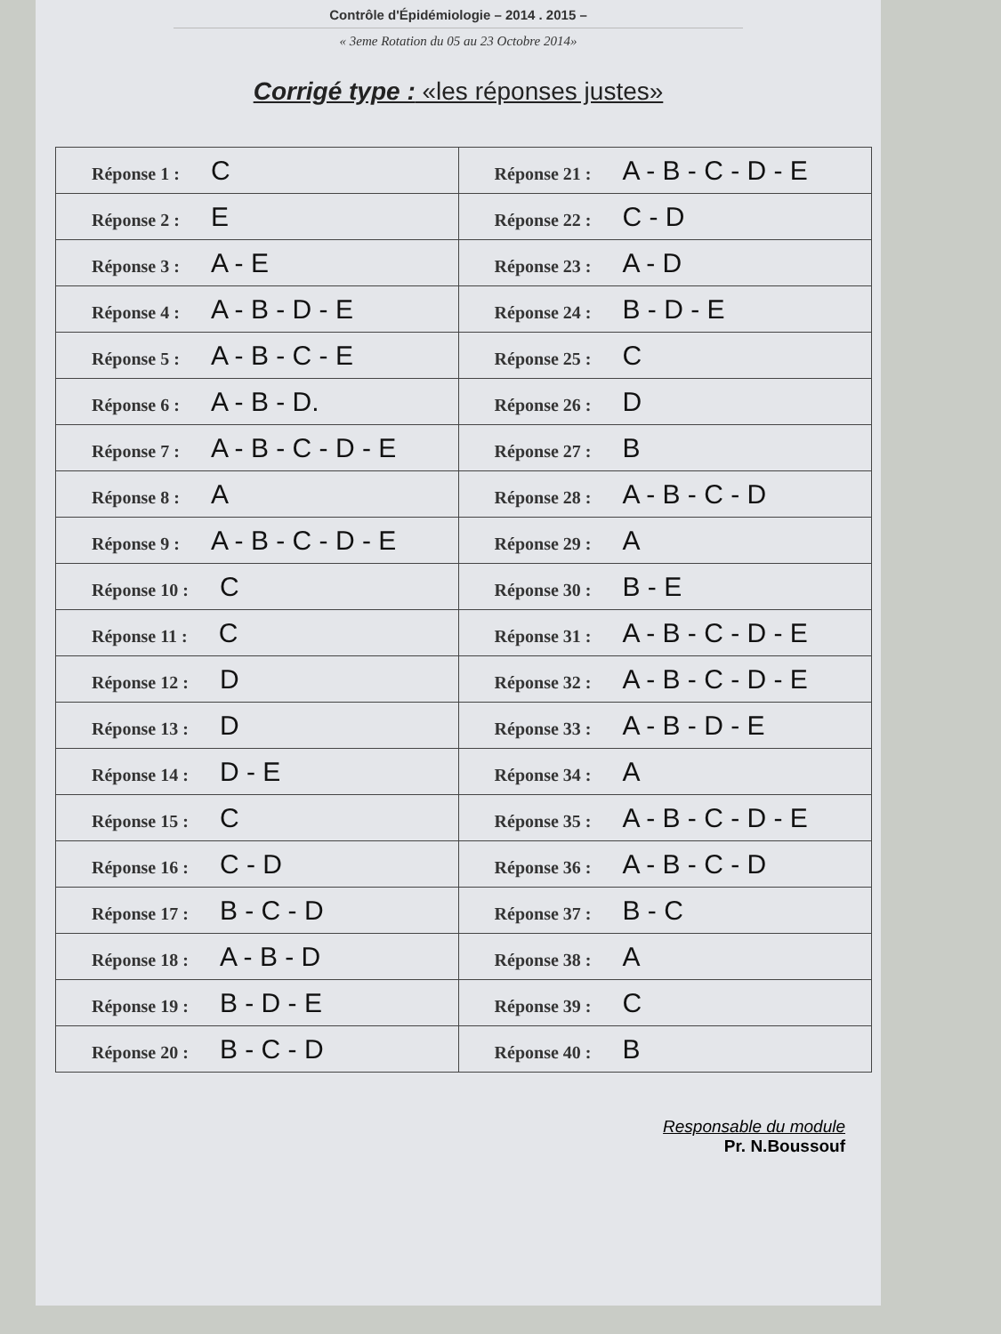Contrôle d'Épidémiologie – 2014 . 2015 –
« 3eme Rotation du 05 au 23 Octobre 2014»
Corrigé type : «les réponses justes»
| Réponse 1 : C | Réponse 21 : A - B - C - D - E |
| Réponse 2 : E | Réponse 22 : C - D |
| Réponse 3 : A - E | Réponse 23 : A - D |
| Réponse 4 : A - B - D - E | Réponse 24 : B - D - E |
| Réponse 5 : A - B - C - E | Réponse 25 : C |
| Réponse 6 : A - B - D. | Réponse 26 : D |
| Réponse 7 : A - B - C - D - E | Réponse 27 : B |
| Réponse 8 : A | Réponse 28 : A - B - C - D |
| Réponse 9 : A - B - C - D - E | Réponse 29 : A |
| Réponse 10 : C | Réponse 30 : B - E |
| Réponse 11 : C | Réponse 31 : A - B - C - D - E |
| Réponse 12 : D | Réponse 32 : A - B - C - D - E |
| Réponse 13 : D | Réponse 33 : A - B - D - E |
| Réponse 14 : D - E | Réponse 34 : A |
| Réponse 15 : C | Réponse 35 : A - B - C - D - E |
| Réponse 16 : C - D | Réponse 36 : A - B - C - D |
| Réponse 17 : B - C - D | Réponse 37 : B - C |
| Réponse 18 : A - B - D | Réponse 38 : A |
| Réponse 19 : B - D - E | Réponse 39 : C |
| Réponse 20 : B - C - D | Réponse 40 : B |
Responsable du module
Pr. N.Boussouf